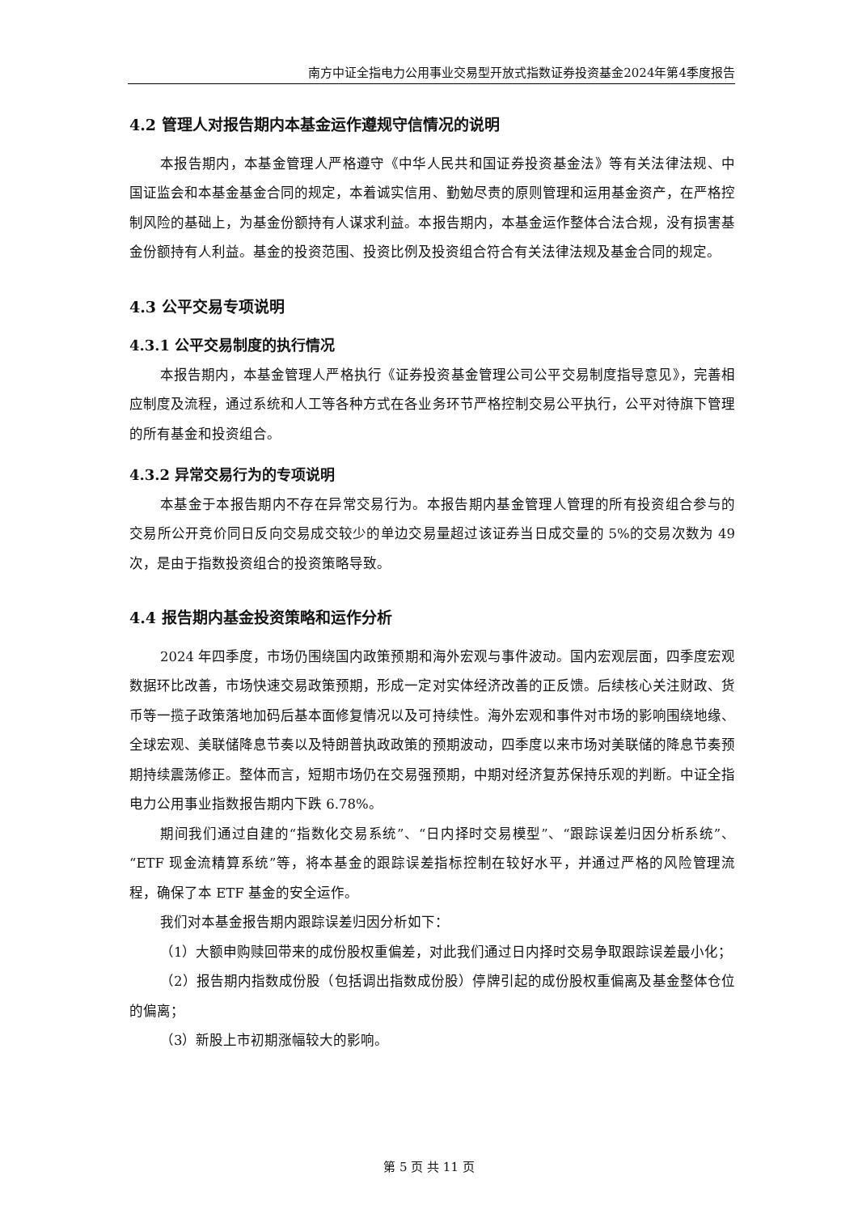南方中证全指电力公用事业交易型开放式指数证券投资基金2024年第4季度报告
4.2 管理人对报告期内本基金运作遵规守信情况的说明
本报告期内，本基金管理人严格遵守《中华人民共和国证券投资基金法》等有关法律法规、中国证监会和本基金基金合同的规定，本着诚实信用、勤勉尽责的原则管理和运用基金资产，在严格控制风险的基础上，为基金份额持有人谋求利益。本报告期内，本基金运作整体合法合规，没有损害基金份额持有人利益。基金的投资范围、投资比例及投资组合符合有关法律法规及基金合同的规定。
4.3 公平交易专项说明
4.3.1 公平交易制度的执行情况
本报告期内，本基金管理人严格执行《证券投资基金管理公司公平交易制度指导意见》，完善相应制度及流程，通过系统和人工等各种方式在各业务环节严格控制交易公平执行，公平对待旗下管理的所有基金和投资组合。
4.3.2 异常交易行为的专项说明
本基金于本报告期内不存在异常交易行为。本报告期内基金管理人管理的所有投资组合参与的交易所公开竞价同日反向交易成交较少的单边交易量超过该证券当日成交量的 5%的交易次数为 49 次，是由于指数投资组合的投资策略导致。
4.4 报告期内基金投资策略和运作分析
2024 年四季度，市场仍围绕国内政策预期和海外宏观与事件波动。国内宏观层面，四季度宏观数据环比改善，市场快速交易政策预期，形成一定对实体经济改善的正反馈。后续核心关注财政、货币等一揽子政策落地加码后基本面修复情况以及可持续性。海外宏观和事件对市场的影响围绕地缘、全球宏观、美联储降息节奏以及特朗普执政政策的预期波动，四季度以来市场对美联储的降息节奏预期持续震荡修正。整体而言，短期市场仍在交易强预期，中期对经济复苏保持乐观的判断。中证全指电力公用事业指数报告期内下跌 6.78%。
期间我们通过自建的“指数化交易系统”、“日内择时交易模型”、“跟踪误差归因分析系统”、“ETF 现金流精算系统”等，将本基金的跟踪误差指标控制在较好水平，并通过严格的风险管理流程，确保了本 ETF 基金的安全运作。
我们对本基金报告期内跟踪误差归因分析如下：
（1）大额申购赎回带来的成份股权重偏差，对此我们通过日内择时交易争取跟踪误差最小化；
（2）报告期内指数成份股（包括调出指数成份股）停牌引起的成份股权重偏离及基金整体仓位的偏离；
（3）新股上市初期涨幅较大的影响。
第 5 页 共 11 页